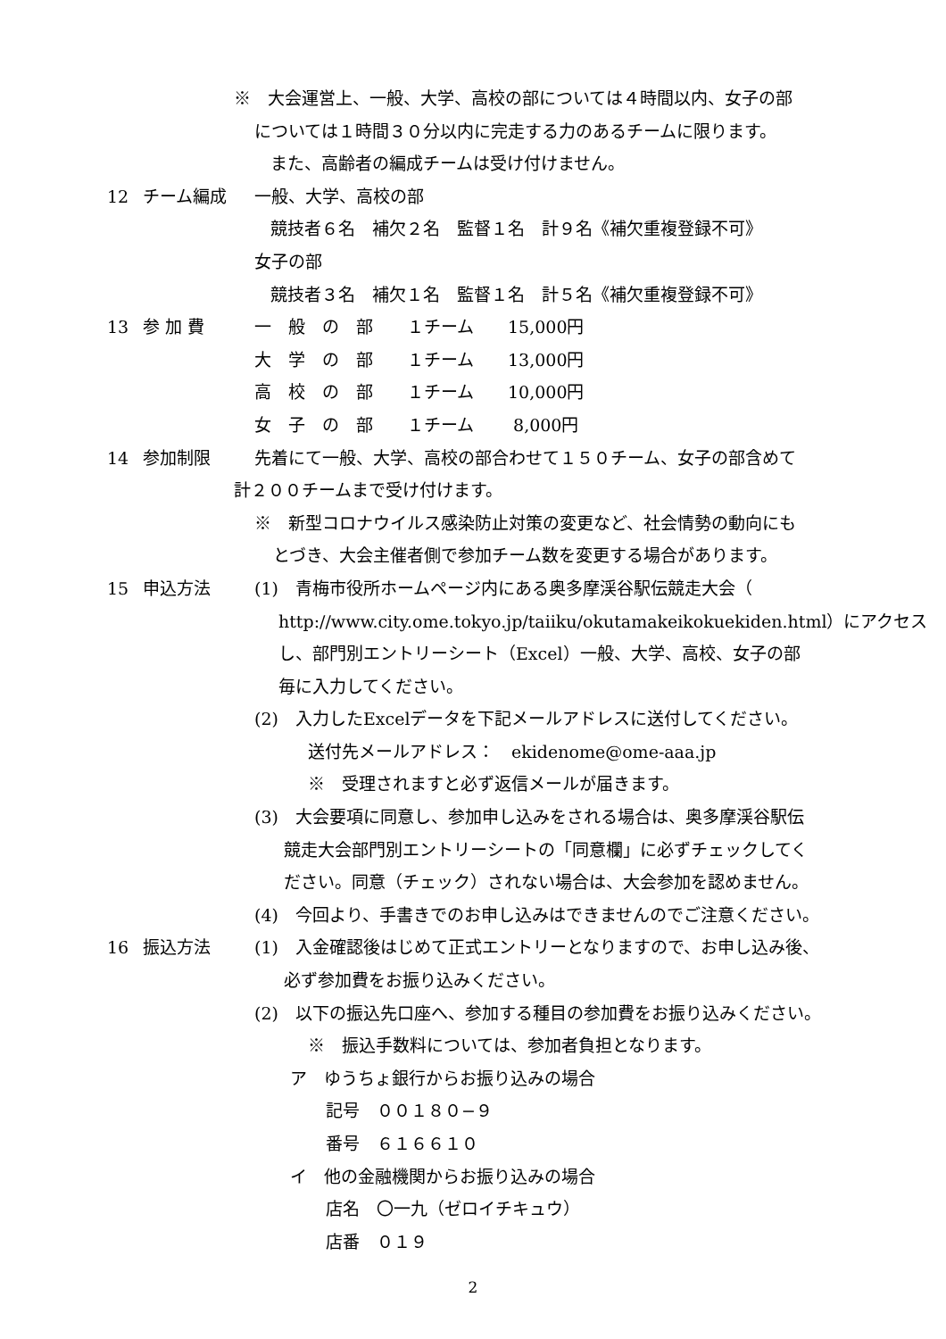※　大会運営上、一般、大学、高校の部については４時間以内、女子の部
については１時間３０分以内に完走する力のあるチームに限ります。
また、高齢者の編成チームは受け付けません。
12 チーム編成 一般、大学、高校の部
競技者６名　補欠２名　監督１名　計９名《補欠重複登録不可》
女子の部
競技者３名　補欠１名　監督１名　計５名《補欠重複登録不可》
13 参 加 費 一　般　の　部　　１チーム　　15,000円
大　学　の　部　　１チーム　　13,000円
高　校　の　部　　１チーム　　10,000円
女　子　の　部　　１チーム　　 8,000円
14 参加制限 先着にて一般、大学、高校の部合わせて１５０チーム、女子の部含めて
計２００チームまで受け付けます。
※　新型コロナウイルス感染防止対策の変更など、社会情勢の動向にも
とづき、大会主催者側で参加チーム数を変更する場合があります。
15 申込方法 (1)　青梅市役所ホームページ内にある奥多摩渓谷駅伝競走大会（
http://www.city.ome.tokyo.jp/taiiku/okutamakeikokuekiden.html）にアクセス
し、部門別エントリーシート（Excel）一般、大学、高校、女子の部
毎に入力してください。
(2)　入力したExcelデータを下記メールアドレスに送付してください。
送付先メールアドレス：　ekidenome@ome-aaa.jp
※　受理されますと必ず返信メールが届きます。
(3)　大会要項に同意し、参加申し込みをされる場合は、奥多摩渓谷駅伝
競走大会部門別エントリーシートの「同意欄」に必ずチェックしてく
ださい。同意（チェック）されない場合は、大会参加を認めません。
(4)　今回より、手書きでのお申し込みはできませんのでご注意ください。
16 振込方法 (1)　入金確認後はじめて正式エントリーとなりますので、お申し込み後、
必ず参加費をお振り込みください。
(2)　以下の振込先口座へ、参加する種目の参加費をお振り込みください。
※　振込手数料については、参加者負担となります。
ア　ゆうちょ銀行からお振り込みの場合
記号　００１８０−９
番号　６１６６１０
イ　他の金融機関からお振り込みの場合
店名　〇一九（ゼロイチキュウ）
店番　０１９
2